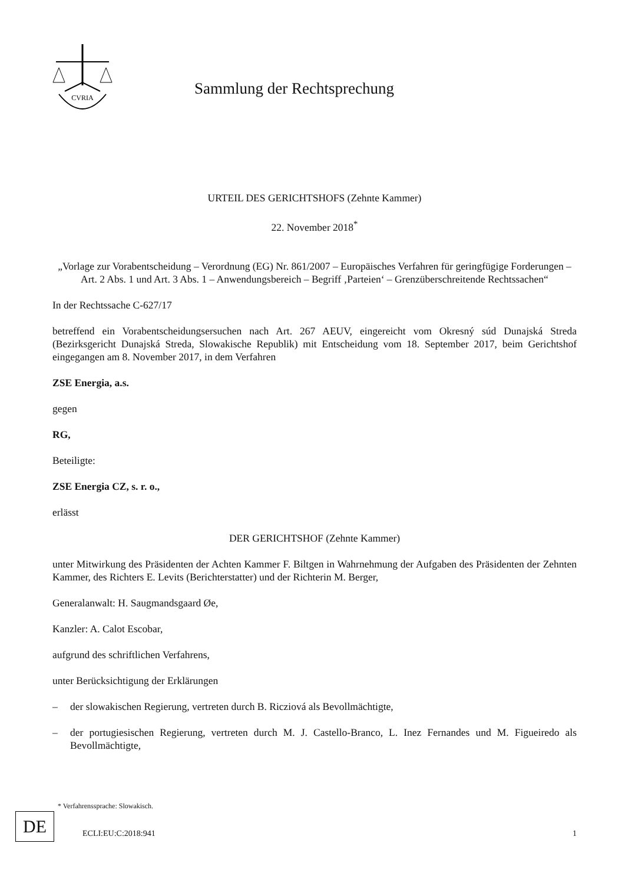CVRIA
Sammlung der Rechtsprechung
URTEIL DES GERICHTSHOFS (Zehnte Kammer)
22. November 2018<sup>*</sup>
„Vorlage zur Vorabentscheidung – Verordnung (EG) Nr. 861/2007 – Europäisches Verfahren für geringfügige Forderungen – Art. 2 Abs. 1 und Art. 3 Abs. 1 – Anwendungsbereich – Begriff ‚Parteien‘ – Grenzüberschreitende Rechtssachen“
In der Rechtssache C-627/17
betreffend ein Vorabentscheidungsersuchen nach Art. 267 AEUV, eingereicht vom Okresný súd Dunajská Streda (Bezirksgericht Dunajská Streda, Slowakische Republik) mit Entscheidung vom 18. September 2017, beim Gerichtshof eingegangen am 8. November 2017, in dem Verfahren
ZSE Energia, a.s.
gegen
RG,
Beteiligte:
ZSE Energia CZ, s. r. o.,
erlässt
DER GERICHTSHOF (Zehnte Kammer)
unter Mitwirkung des Präsidenten der Achten Kammer F. Biltgen in Wahrnehmung der Aufgaben des Präsidenten der Zehnten Kammer, des Richters E. Levits (Berichterstatter) und der Richterin M. Berger,
Generalanwalt: H. Saugmandsgaard Øe,
Kanzler: A. Calot Escobar,
aufgrund des schriftlichen Verfahrens,
unter Berücksichtigung der Erklärungen
– der slowakischen Regierung, vertreten durch B. Ricziová als Bevollmächtigte,
– der portugiesischen Regierung, vertreten durch M. J. Castello-Branco, L. Inez Fernandes und M. Figueiredo als Bevollmächtigte,
* Verfahrenssprache: Slowakisch.
DE ECLI:EU:C:2018:941 1